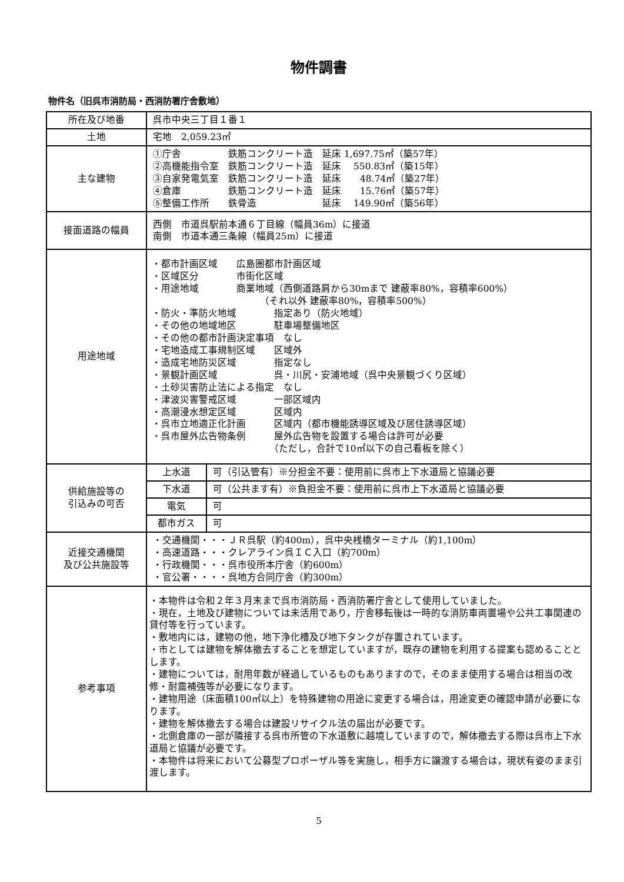物件調書
物件名（旧呉市消防局・西消防署庁舎敷地）
| 所在及び地番 | 呉市中央三丁目１番１ | |
| 土地 | 宅地 2,059.23㎡ | |
| 主な建物 | ①庁舎 鉄筋コンクリート造 延床 1,697.75㎡（築57年） ②高機能指令室 鉄筋コンクリート造 延床 550.83㎡（築15年） ③自家発電気室 鉄筋コンクリート造 延床 48.74㎡（築27年） ④倉庫 鉄筋コンクリート造 延床 15.76㎡（築57年） ⑤整備工作所 鉄骨造 延床 149.90㎡（築56年） | |
| 接面道路の幅員 | 西側 市道呉駅前本通６丁目線（幅員36m）に接道 南側 市道本通三条線（幅員25m）に接道 | |
| 用途地域 | ・都市計画区域 広島圏都市計画区域 ・区域区分 市街化区域 ・用途地域 商業地域（西側道路肩から30mまで 建蔽率80%，容積率600%） （それ以外 建蔽率80%，容積率500%） ・防火・準防火地域 指定あり（防火地域） ・その他の地域地区 駐車場整備地区 ・その他の都市計画決定事項 なし ・宅地造成工事規制区域 区域外 ・造成宅地防災区域 指定なし ・景観計画区域 呉・川尻・安浦地域（呉中央景観づくり区域） ・土砂災害防止法による指定 なし ・津波災害警戒区域 一部区域内 ・高潮浸水想定区域 区域内 ・呉市立地適正化計画 区域内（都市機能誘導区域及び居住誘導区域） ・呉市屋外広告物条例 屋外広告物を設置する場合は許可が必要 （ただし，合計で10㎡以下の自己看板を除く） | |
| 供給施設等の 引込みの可否 | 上水道 | 可（引込管有）※分担金不要：使用前に呉市上下水道局と協議必要 |
| | 下水道 | 可（公共ます有）※負担金不要：使用前に呉市上下水道局と協議必要 |
| | 電気 | 可 |
| | 都市ガス | 可 |
| 近接交通機関 及び公共施設等 | ・交通機関・・・ＪＲ呉駅（約400m），呉中央桟橋ターミナル（約1,100m） ・高速道路・・・クレアライン呉ＩＣ入口（約700m） ・行政機関・・・呉市役所本庁舎（約600m） ・官公署・・・・呉地方合同庁舎（約300m） | |
| 参考事項 | ・本物件は令和２年３月末まで呉市消防局・西消防署庁舎として使用していました。 ・現在，土地及び建物については未活用であり，庁舎移転後は一時的な消防車両置場や公共工事関連の貸付等を行っています。 ・敷地内には，建物の他，地下浄化槽及び地下タンクが存置されています。 ・市としては建物を解体撤去することを想定していますが，既存の建物を利用する提案も認めることとします。 ・建物については，耐用年数が経過しているものもありますので，そのまま使用する場合は相当の改修・耐震補強等が必要になります。 ・建物用途（床面積100㎡以上）を特殊建物の用途に変更する場合は，用途変更の確認申請が必要になります。 ・建物を解体撤去する場合は建設リサイクル法の届出が必要です。 ・北側倉庫の一部が隣接する呉市所管の下水道敷に越境していますので，解体撤去する際は呉市上下水道局と協議が必要です。 ・本物件は将来において公募型プロポーザル等を実施し，相手方に譲渡する場合は，現状有姿のまま引渡します。 | |
5